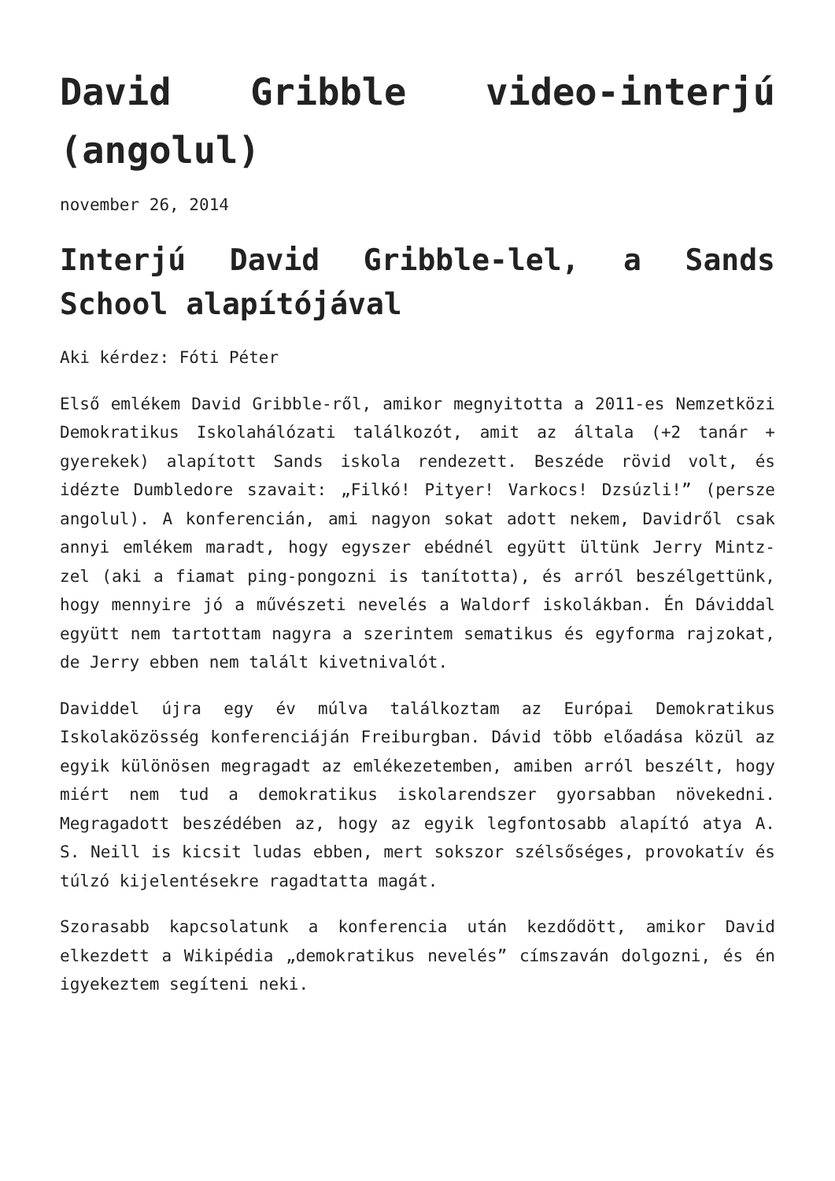David Gribble video-interjú (angolul)
november 26, 2014
Interjú David Gribble-lel, a Sands School alapítójával
Aki kérdez: Fóti Péter
Első emlékem David Gribble-ről, amikor megnyitotta a 2011-es Nemzetközi Demokratikus Iskolahálózati találkozót, amit az általa (+2 tanár + gyerekek) alapított Sands iskola rendezett. Beszéde rövid volt, és idézte Dumbledore szavait: „Filkó! Pityer! Varkocs! Dzsúzli!” (persze angolul). A konferencián, ami nagyon sokat adott nekem, Davidről csak annyi emlékem maradt, hogy egyszer ebédnél együtt ültünk Jerry Mintz-zel (aki a fiamat ping-pongozni is tanította), és arról beszélgettünk, hogy mennyire jó a művészeti nevelés a Waldorf iskolákban. Én Dáviddal együtt nem tartottam nagyra a szerintem sematikus és egyforma rajzokat, de Jerry ebben nem talált kivetnivalót.
Daviddel újra egy év múlva találkoztam az Európai Demokratikus Iskolaközösség konferenciáján Freiburgban. Dávid több előadása közül az egyik különösen megragadt az emlékezetemben, amiben arról beszélt, hogy miért nem tud a demokratikus iskolarendszer gyorsabban növekedni. Megragadott beszédében az, hogy az egyik legfontosabb alapító atya A. S. Neill is kicsit ludas ebben, mert sokszor szélsőséges, provokatív és túlzó kijelentésekre ragadtatta magát.
Szorasabb kapcsolatunk a konferencia után kezdődött, amikor David elkezdett a Wikipédia „demokratikus nevelés” címszaván dolgozni, és én igyekeztem segíteni neki.